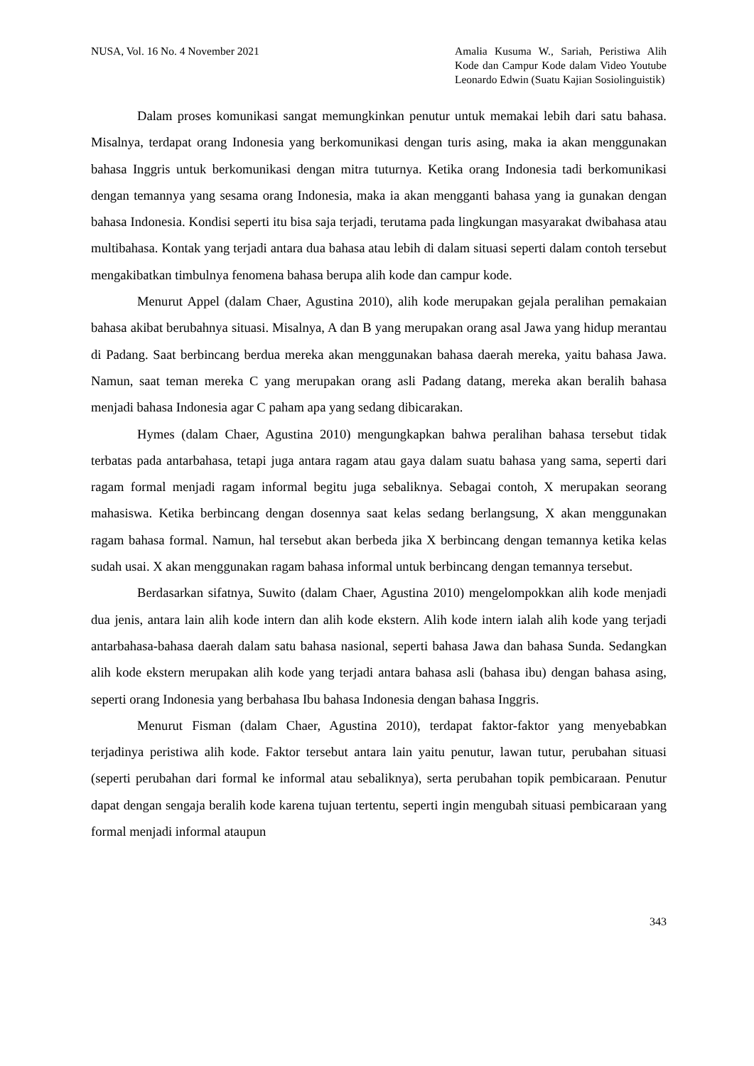NUSA, Vol. 16 No. 4 November 2021
Amalia Kusuma W., Sariah, Peristiwa Alih Kode dan Campur Kode dalam Video Youtube Leonardo Edwin (Suatu Kajian Sosiolinguistik)
Dalam proses komunikasi sangat memungkinkan penutur untuk memakai lebih dari satu bahasa. Misalnya, terdapat orang Indonesia yang berkomunikasi dengan turis asing, maka ia akan menggunakan bahasa Inggris untuk berkomunikasi dengan mitra tuturnya. Ketika orang Indonesia tadi berkomunikasi dengan temannya yang sesama orang Indonesia, maka ia akan mengganti bahasa yang ia gunakan dengan bahasa Indonesia. Kondisi seperti itu bisa saja terjadi, terutama pada lingkungan masyarakat dwibahasa atau multibahasa. Kontak yang terjadi antara dua bahasa atau lebih di dalam situasi seperti dalam contoh tersebut mengakibatkan timbulnya fenomena bahasa berupa alih kode dan campur kode.
Menurut Appel (dalam Chaer, Agustina 2010), alih kode merupakan gejala peralihan pemakaian bahasa akibat berubahnya situasi. Misalnya, A dan B yang merupakan orang asal Jawa yang hidup merantau di Padang. Saat berbincang berdua mereka akan menggunakan bahasa daerah mereka, yaitu bahasa Jawa. Namun, saat teman mereka C yang merupakan orang asli Padang datang, mereka akan beralih bahasa menjadi bahasa Indonesia agar C paham apa yang sedang dibicarakan.
Hymes (dalam Chaer, Agustina 2010) mengungkapkan bahwa peralihan bahasa tersebut tidak terbatas pada antarbahasa, tetapi juga antara ragam atau gaya dalam suatu bahasa yang sama, seperti dari ragam formal menjadi ragam informal begitu juga sebaliknya. Sebagai contoh, X merupakan seorang mahasiswa. Ketika berbincang dengan dosennya saat kelas sedang berlangsung, X akan menggunakan ragam bahasa formal. Namun, hal tersebut akan berbeda jika X berbincang dengan temannya ketika kelas sudah usai. X akan menggunakan ragam bahasa informal untuk berbincang dengan temannya tersebut.
Berdasarkan sifatnya, Suwito (dalam Chaer, Agustina 2010) mengelompokkan alih kode menjadi dua jenis, antara lain alih kode intern dan alih kode ekstern. Alih kode intern ialah alih kode yang terjadi antarbahasa-bahasa daerah dalam satu bahasa nasional, seperti bahasa Jawa dan bahasa Sunda. Sedangkan alih kode ekstern merupakan alih kode yang terjadi antara bahasa asli (bahasa ibu) dengan bahasa asing, seperti orang Indonesia yang berbahasa Ibu bahasa Indonesia dengan bahasa Inggris.
Menurut Fisman (dalam Chaer, Agustina 2010), terdapat faktor-faktor yang menyebabkan terjadinya peristiwa alih kode. Faktor tersebut antara lain yaitu penutur, lawan tutur, perubahan situasi (seperti perubahan dari formal ke informal atau sebaliknya), serta perubahan topik pembicaraan. Penutur dapat dengan sengaja beralih kode karena tujuan tertentu, seperti ingin mengubah situasi pembicaraan yang formal menjadi informal ataupun
343